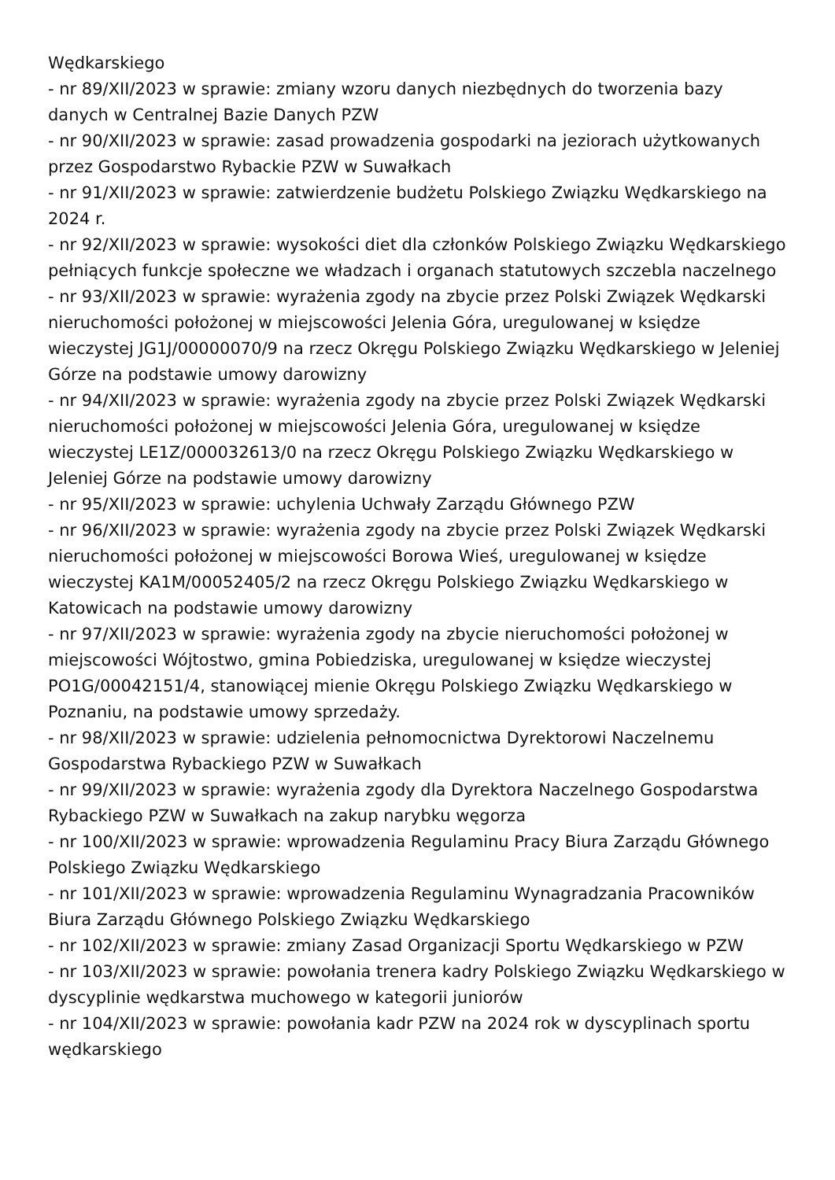Wędkarskiego
- nr 89/XII/2023 w sprawie: zmiany wzoru danych niezbędnych do tworzenia bazy danych w Centralnej Bazie Danych PZW
- nr 90/XII/2023 w sprawie: zasad prowadzenia gospodarki na jeziorach użytkowanych przez Gospodarstwo Rybackie PZW w Suwałkach
- nr 91/XII/2023 w sprawie: zatwierdzenie budżetu Polskiego Związku Wędkarskiego na 2024 r.
- nr 92/XII/2023 w sprawie: wysokości diet dla członków Polskiego Związku Wędkarskiego pełniących funkcje społeczne we władzach i organach statutowych szczebla naczelnego
- nr 93/XII/2023 w sprawie: wyrażenia zgody na zbycie przez Polski Związek Wędkarski nieruchomości położonej w miejscowości Jelenia Góra, uregulowanej w księdze wieczystej JG1J/00000070/9 na rzecz Okręgu Polskiego Związku Wędkarskiego w Jeleniej Górze na podstawie umowy darowizny
- nr 94/XII/2023 w sprawie: wyrażenia zgody na zbycie przez Polski Związek Wędkarski nieruchomości położonej w miejscowości Jelenia Góra, uregulowanej w księdze wieczystej LE1Z/000032613/0 na rzecz Okręgu Polskiego Związku Wędkarskiego w Jeleniej Górze na podstawie umowy darowizny
- nr 95/XII/2023 w sprawie: uchylenia Uchwały Zarządu Głównego PZW
- nr 96/XII/2023 w sprawie: wyrażenia zgody na zbycie przez Polski Związek Wędkarski nieruchomości położonej w miejscowości Borowa Wieś, uregulowanej w księdze wieczystej KA1M/00052405/2 na rzecz Okręgu Polskiego Związku Wędkarskiego w Katowicach na podstawie umowy darowizny
- nr 97/XII/2023 w sprawie: wyrażenia zgody na zbycie nieruchomości położonej w miejscowości Wójtostwo, gmina Pobiedziska, uregulowanej w księdze wieczystej PO1G/00042151/4, stanowiącej mienie Okręgu Polskiego Związku Wędkarskiego w Poznaniu, na podstawie umowy sprzedaży.
- nr 98/XII/2023 w sprawie: udzielenia pełnomocnictwa Dyrektorowi Naczelnemu Gospodarstwa Rybackiego PZW w Suwałkach
- nr 99/XII/2023 w sprawie: wyrażenia zgody dla Dyrektora Naczelnego Gospodarstwa Rybackiego PZW w Suwałkach na zakup narybku węgorza
- nr 100/XII/2023 w sprawie: wprowadzenia Regulaminu Pracy Biura Zarządu Głównego Polskiego Związku Wędkarskiego
- nr 101/XII/2023 w sprawie: wprowadzenia Regulaminu Wynagradzania Pracowników Biura Zarządu Głównego Polskiego Związku Wędkarskiego
- nr 102/XII/2023 w sprawie: zmiany Zasad Organizacji Sportu Wędkarskiego w PZW
- nr 103/XII/2023 w sprawie: powołania trenera kadry Polskiego Związku Wędkarskiego w dyscyplinie wędkarstwa muchowego w kategorii juniorów
- nr 104/XII/2023 w sprawie: powołania kadr PZW na 2024 rok w dyscyplinach sportu wędkarskiego